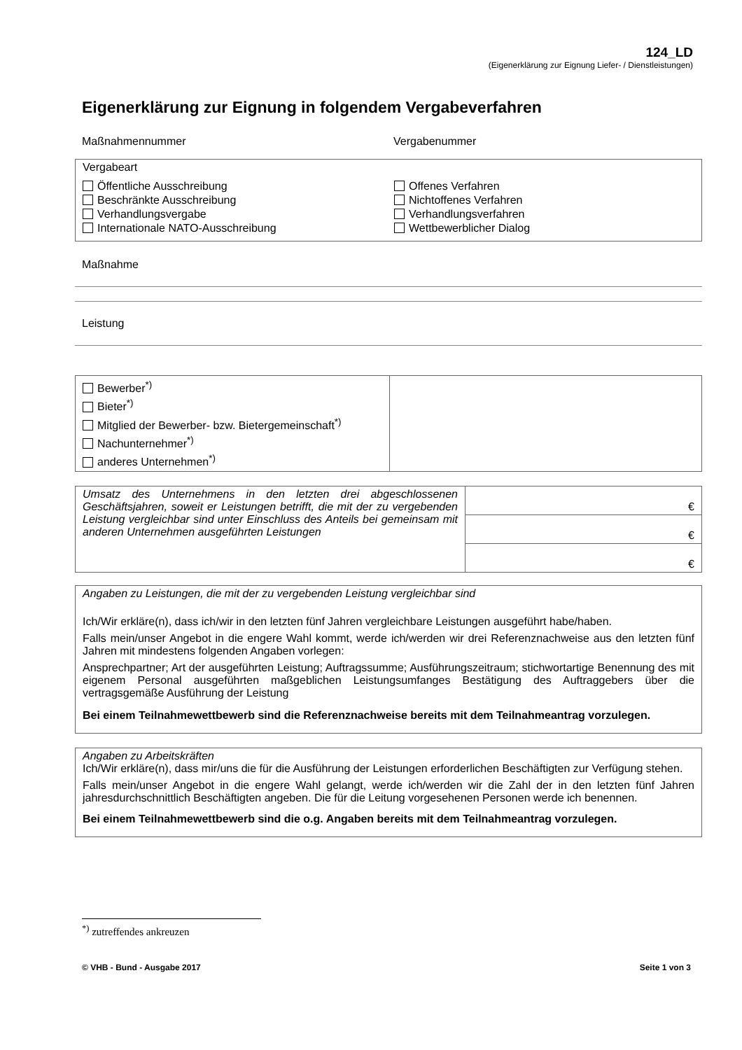124_LD
(Eigenerklärung zur Eignung Liefer- / Dienstleistungen)
Eigenerklärung zur Eignung in folgendem Vergabeverfahren
Maßnahmennummer Vergabenummer
Vergabeart
Öffentliche Ausschreibung
Beschränkte Ausschreibung
Verhandlungsvergabe
Internationale NATO-Ausschreibung
Offenes Verfahren
Nichtoffenes Verfahren
Verhandlungsverfahren
Wettbewerblicher Dialog
Maßnahme
Leistung
| Bewerber<sup>*)</sup> Bieter<sup>*)</sup> Mitglied der Bewerber- bzw. Bietergemeinschaft<sup>*)</sup> Nachunternehmer<sup>*)</sup> anderes Unternehmen<sup>*)</sup> | |
| Umsatz des Unternehmens in den letzten drei abgeschlossenen Geschäftsjahren, soweit er Leistungen betrifft, die mit der zu vergebenden Leistung vergleichbar sind unter Einschluss des Anteils bei gemeinsam mit anderen Unternehmen ausgeführten Leistungen | € |
| | € |
| | € |
Angaben zu Leistungen, die mit der zu vergebenden Leistung vergleichbar sind
Ich/Wir erkläre(n), dass ich/wir in den letzten fünf Jahren vergleichbare Leistungen ausgeführt habe/haben.
Falls mein/unser Angebot in die engere Wahl kommt, werde ich/werden wir drei Referenznachweise aus den letzten fünf Jahren mit mindestens folgenden Angaben vorlegen:
Ansprechpartner; Art der ausgeführten Leistung; Auftragssumme; Ausführungszeitraum; stichwortartige Benennung des mit eigenem Personal ausgeführten maßgeblichen Leistungsumfanges Bestätigung des Auftraggebers über die vertragsgemäße Ausführung der Leistung
Bei einem Teilnahmewettbewerb sind die Referenznachweise bereits mit dem Teilnahmeantrag vorzulegen.
Angaben zu Arbeitskräften
Ich/Wir erkläre(n), dass mir/uns die für die Ausführung der Leistungen erforderlichen Beschäftigten zur Verfügung stehen.
Falls mein/unser Angebot in die engere Wahl gelangt, werde ich/werden wir die Zahl der in den letzten fünf Jahren jahresdurchschnittlich Beschäftigten angeben. Die für die Leitung vorgesehenen Personen werde ich benennen.
Bei einem Teilnahmewettbewerb sind die o.g. Angaben bereits mit dem Teilnahmeantrag vorzulegen.
<sup>*)</sup> zutreffendes ankreuzen
© VHB - Bund - Ausgabe 2017 Seite 1 von 3